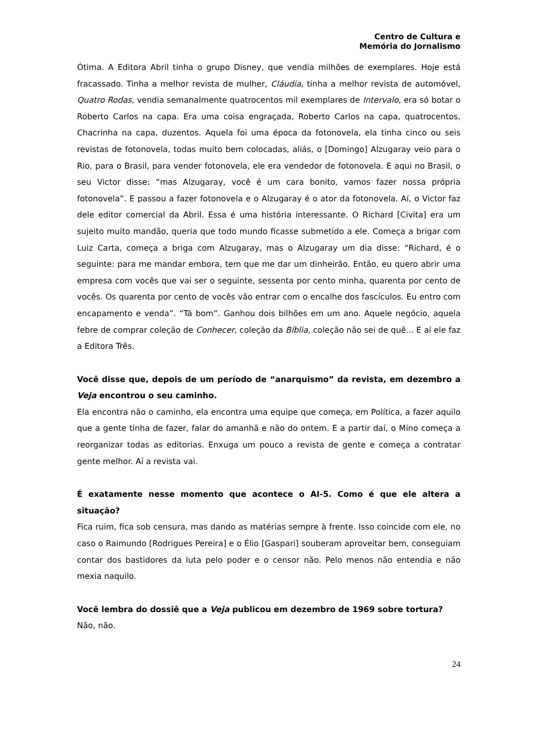Centro de Cultura e
Memória do Jornalismo
Ótima. A Editora Abril tinha o grupo Disney, que vendia milhões de exemplares. Hoje está fracassado. Tinha a melhor revista de mulher, Cláudia, tinha a melhor revista de automóvel, Quatro Rodas, vendia semanalmente quatrocentos mil exemplares de Intervalo, era só botar o Roberto Carlos na capa. Era uma coisa engraçada, Roberto Carlos na capa, quatrocentos, Chacrinha na capa, duzentos. Aquela foi uma época da fotonovela, ela tinha cinco ou seis revistas de fotonovela, todas muito bem colocadas, aliás, o [Domingo] Alzugaray veio para o Rio, para o Brasil, para vender fotonovela, ele era vendedor de fotonovela. E aqui no Brasil, o seu Victor disse: “mas Alzugaray, você é um cara bonito, vamos fazer nossa própria fotonovela”. E passou a fazer fotonovela e o Alzugaray é o ator da fotonovela. Aí, o Victor faz dele editor comercial da Abril. Essa é uma história interessante. O Richard [Civita] era um sujeito muito mandão, queria que todo mundo ficasse submetido a ele. Começa a brigar com Luiz Carta, começa a briga com Alzugaray, mas o Alzugaray um dia disse: “Richard, é o seguinte: para me mandar embora, tem que me dar um dinheirão. Então, eu quero abrir uma empresa com vocês que vai ser o seguinte, sessenta por cento minha, quarenta por cento de vocês. Os quarenta por cento de vocês vão entrar com o encalhe dos fascículos. Eu entro com encapamento e venda”. “Tá bom”. Ganhou dois bilhões em um ano. Aquele negócio, aquela febre de comprar coleção de Conhecer, coleção da Bíblia, coleção não sei de quê... E aí ele faz a Editora Três.
Você disse que, depois de um período de “anarquismo” da revista, em dezembro a Veja encontrou o seu caminho.
Ela encontra não o caminho, ela encontra uma equipe que começa, em Política, a fazer aquilo que a gente tinha de fazer, falar do amanhã e não do ontem. E a partir daí, o Mino começa a reorganizar todas as editorias. Enxuga um pouco a revista de gente e começa a contratar gente melhor. Aí a revista vai.
É exatamente nesse momento que acontece o AI-5. Como é que ele altera a situação?
Fica ruim, fica sob censura, mas dando as matérias sempre à frente. Isso coincide com ele, no caso o Raimundo [Rodrigues Pereira] e o Élio [Gaspari] souberam aproveitar bem, conseguiam contar dos bastidores da luta pelo poder e o censor não. Pelo menos não entendia e não mexia naquilo.
Você lembra do dossiê que a Veja publicou em dezembro de 1969 sobre tortura?
Não, não.
24